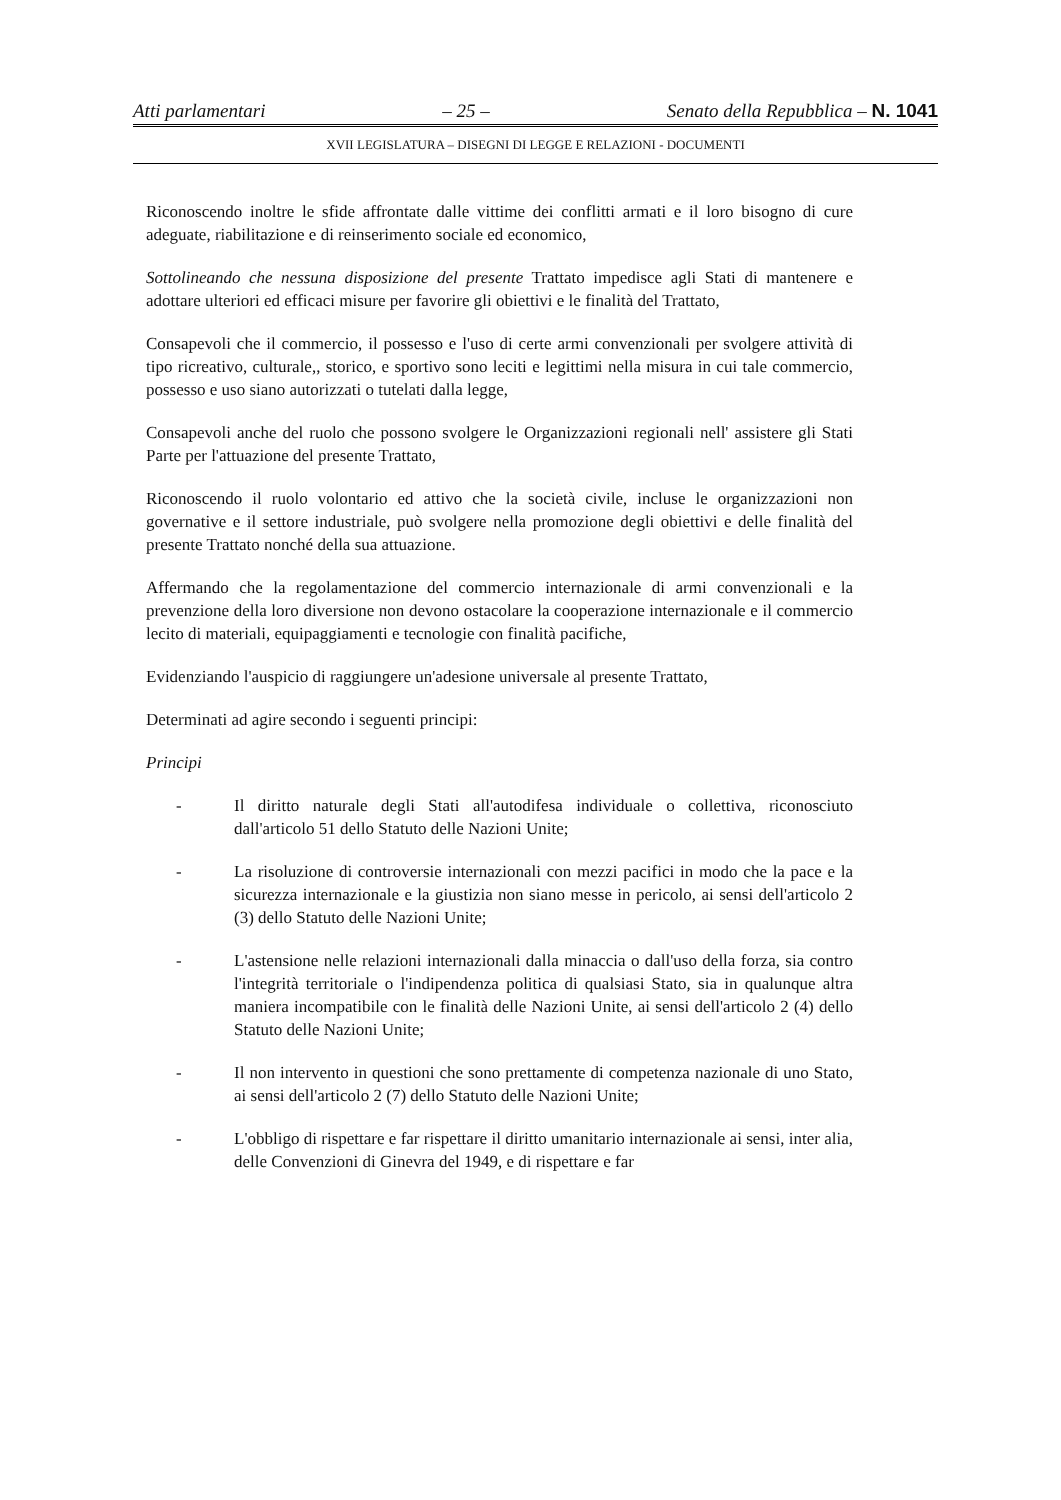Atti parlamentari – 25 – Senato della Repubblica – N. 1041
XVII LEGISLATURA – DISEGNI DI LEGGE E RELAZIONI - DOCUMENTI
Riconoscendo inoltre le sfide affrontate dalle vittime dei conflitti armati e il loro bisogno di cure adeguate, riabilitazione e di reinserimento sociale ed economico,
Sottolineando che nessuna disposizione del presente Trattato impedisce agli Stati di mantenere e adottare ulteriori ed efficaci misure per favorire gli obiettivi e le finalità del Trattato,
Consapevoli che il commercio, il possesso e l'uso di certe armi convenzionali per svolgere attività di tipo ricreativo, culturale,, storico, e sportivo sono leciti e legittimi nella misura in cui tale commercio, possesso e uso siano autorizzati o tutelati dalla legge,
Consapevoli anche del ruolo che possono svolgere le Organizzazioni regionali nell' assistere gli Stati Parte per l'attuazione del presente Trattato,
Riconoscendo il ruolo volontario ed attivo che la società civile, incluse le organizzazioni non governative e il settore industriale, può svolgere nella promozione degli obiettivi e delle finalità del presente Trattato nonché della sua attuazione.
Affermando che la regolamentazione del commercio internazionale di armi convenzionali e la prevenzione della loro diversione non devono ostacolare la cooperazione internazionale e il commercio lecito di materiali, equipaggiamenti e tecnologie con finalità pacifiche,
Evidenziando l'auspicio di raggiungere un'adesione universale al presente Trattato,
Determinati ad agire secondo i seguenti principi:
Principi
- Il diritto naturale degli Stati all'autodifesa individuale o collettiva, riconosciuto dall'articolo 51 dello Statuto delle Nazioni Unite;
- La risoluzione di controversie internazionali con mezzi pacifici in modo che la pace e la sicurezza internazionale e la giustizia non siano messe in pericolo, ai sensi dell'articolo 2 (3) dello Statuto delle Nazioni Unite;
- L'astensione nelle relazioni internazionali dalla minaccia o dall'uso della forza, sia contro l'integrità territoriale o l'indipendenza politica di qualsiasi Stato, sia in qualunque altra maniera incompatibile con le finalità delle Nazioni Unite, ai sensi dell'articolo 2 (4) dello Statuto delle Nazioni Unite;
- Il non intervento in questioni che sono prettamente di competenza nazionale di uno Stato, ai sensi dell'articolo 2 (7) dello Statuto delle Nazioni Unite;
- L'obbligo di rispettare e far rispettare il diritto umanitario internazionale ai sensi, inter alia, delle Convenzioni di Ginevra del 1949, e di rispettare e far